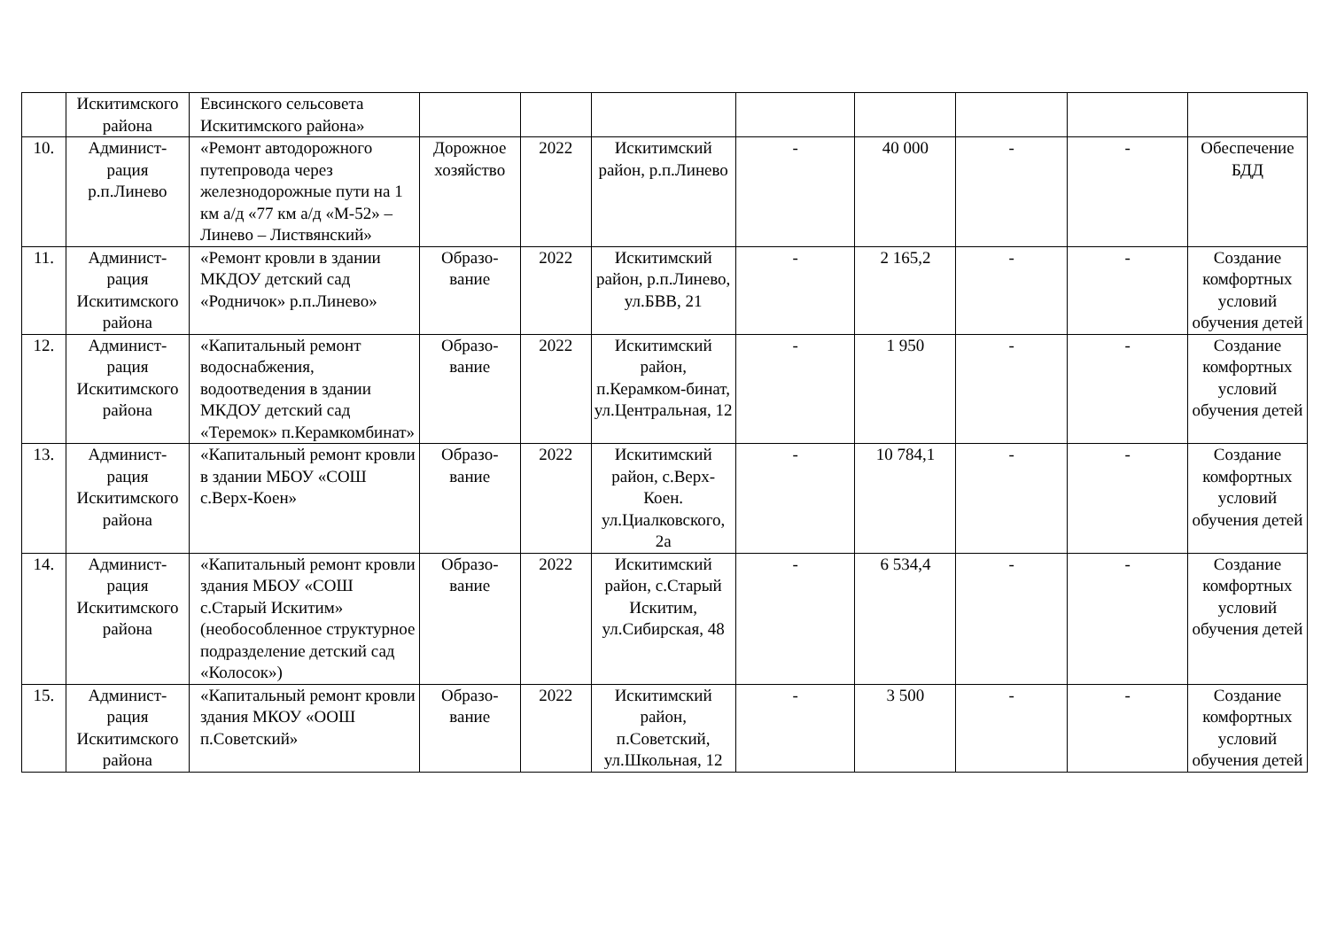| | Искитимского района | Евсинского сельсовета Искитимского района» | | | | | | | | |
| 10. | Админист-рация р.п.Линево | «Ремонт автодорожного путепровода через железнодорожные пути на 1 км а/д «77 км а/д «М-52» – Линево – Листвянский» | Дорожное хозяйство | 2022 | Искитимский район, р.п.Линево | - | 40 000 | - | - | Обеспечение БДД |
| 11. | Админист-рация Искитимского района | «Ремонт кровли в здании МКДОУ детский сад «Родничок» р.п.Линево» | Образо-вание | 2022 | Искитимский район, р.п.Линево, ул.БВВ, 21 | - | 2 165,2 | - | - | Создание комфортных условий обучения детей |
| 12. | Админист-рация Искитимского района | «Капитальный ремонт водоснабжения, водоотведения в здании МКДОУ детский сад «Теремок» п.Керамкомбинат» | Образо-вание | 2022 | Искитимский район, п.Керамком-бинат, ул.Центральная, 12 | - | 1 950 | - | - | Создание комфортных условий обучения детей |
| 13. | Админист-рация Искитимского района | «Капитальный ремонт кровли в здании МБОУ «СОШ с.Верх-Коен» | Образо-вание | 2022 | Искитимский район, с.Верх-Коен. ул.Циалковского, 2а | - | 10 784,1 | - | - | Создание комфортных условий обучения детей |
| 14. | Админист-рация Искитимского района | «Капитальный ремонт кровли здания МБОУ «СОШ с.Старый Искитим» (необособленное структурное подразделение детский сад «Колосок») | Образо-вание | 2022 | Искитимский район, с.Старый Искитим, ул.Сибирская, 48 | - | 6 534,4 | - | - | Создание комфортных условий обучения детей |
| 15. | Админист-рация Искитимского района | «Капитальный ремонт кровли здания МКОУ «ООШ п.Советский» | Образо-вание | 2022 | Искитимский район, п.Советский, ул.Школьная, 12 | - | 3 500 | - | - | Создание комфортных условий обучения детей |